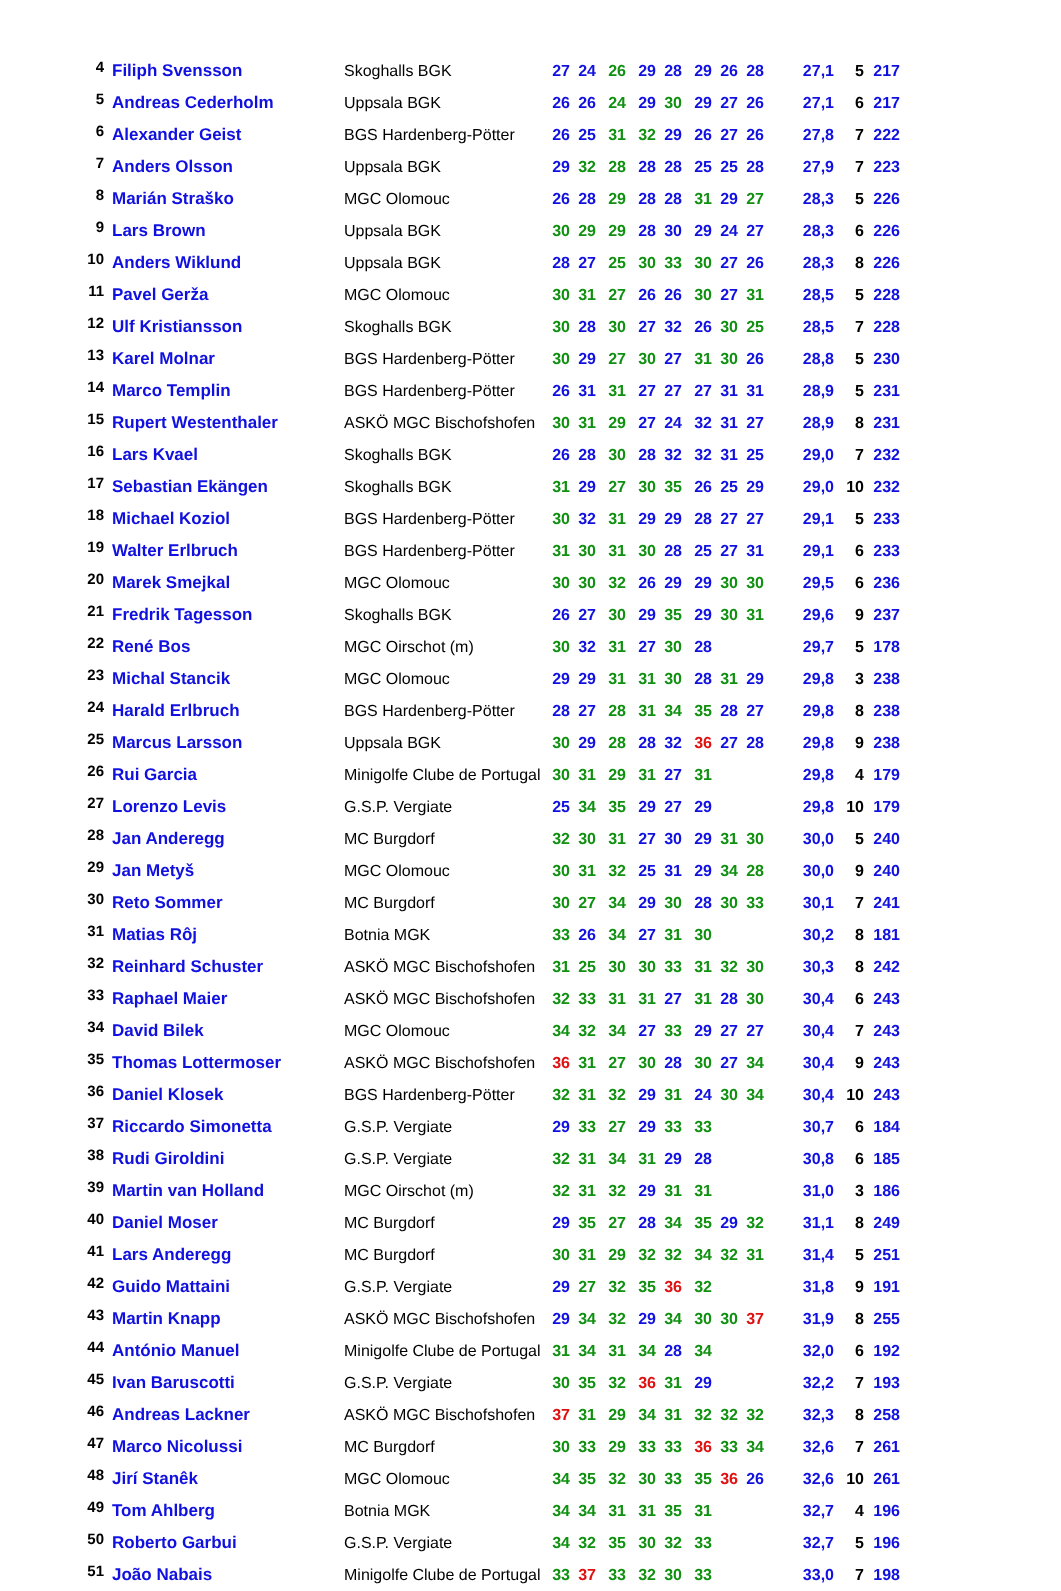| 4 | Filiph Svensson | Skoghalls BGK | 27 | 24 | 26 | 29 | 28 | 29 | 26 | 28 | 27,1 | 5 | 217 |
| 5 | Andreas Cederholm | Uppsala BGK | 26 | 26 | 24 | 29 | 30 | 29 | 27 | 26 | 27,1 | 6 | 217 |
| 6 | Alexander Geist | BGS Hardenberg-Pötter | 26 | 25 | 31 | 32 | 29 | 26 | 27 | 26 | 27,8 | 7 | 222 |
| 7 | Anders Olsson | Uppsala BGK | 29 | 32 | 28 | 28 | 28 | 25 | 25 | 28 | 27,9 | 7 | 223 |
| 8 | Marián Straško | MGC Olomouc | 26 | 28 | 29 | 28 | 28 | 31 | 29 | 27 | 28,3 | 5 | 226 |
| 9 | Lars Brown | Uppsala BGK | 30 | 29 | 29 | 28 | 30 | 29 | 24 | 27 | 28,3 | 6 | 226 |
| 10 | Anders Wiklund | Uppsala BGK | 28 | 27 | 25 | 30 | 33 | 30 | 27 | 26 | 28,3 | 8 | 226 |
| 11 | Pavel Gerža | MGC Olomouc | 30 | 31 | 27 | 26 | 26 | 30 | 27 | 31 | 28,5 | 5 | 228 |
| 12 | Ulf Kristiansson | Skoghalls BGK | 30 | 28 | 30 | 27 | 32 | 26 | 30 | 25 | 28,5 | 7 | 228 |
| 13 | Karel Molnar | BGS Hardenberg-Pötter | 30 | 29 | 27 | 30 | 27 | 31 | 30 | 26 | 28,8 | 5 | 230 |
| 14 | Marco Templin | BGS Hardenberg-Pötter | 26 | 31 | 31 | 27 | 27 | 27 | 31 | 31 | 28,9 | 5 | 231 |
| 15 | Rupert Westenthaler | ASKÖ MGC Bischofshofen | 30 | 31 | 29 | 27 | 24 | 32 | 31 | 27 | 28,9 | 8 | 231 |
| 16 | Lars Kvael | Skoghalls BGK | 26 | 28 | 30 | 28 | 32 | 32 | 31 | 25 | 29,0 | 7 | 232 |
| 17 | Sebastian Ekängen | Skoghalls BGK | 31 | 29 | 27 | 30 | 35 | 26 | 25 | 29 | 29,0 | 10 | 232 |
| 18 | Michael Koziol | BGS Hardenberg-Pötter | 30 | 32 | 31 | 29 | 29 | 28 | 27 | 27 | 29,1 | 5 | 233 |
| 19 | Walter Erlbruch | BGS Hardenberg-Pötter | 31 | 30 | 31 | 30 | 28 | 25 | 27 | 31 | 29,1 | 6 | 233 |
| 20 | Marek Smejkal | MGC Olomouc | 30 | 30 | 32 | 26 | 29 | 29 | 30 | 30 | 29,5 | 6 | 236 |
| 21 | Fredrik Tagesson | Skoghalls BGK | 26 | 27 | 30 | 29 | 35 | 29 | 30 | 31 | 29,6 | 9 | 237 |
| 22 | René Bos | MGC Oirschot (m) | 30 | 32 | 31 | 27 | 30 | 28 | | | 29,7 | 5 | 178 |
| 23 | Michal Stancik | MGC Olomouc | 29 | 29 | 31 | 31 | 30 | 28 | 31 | 29 | 29,8 | 3 | 238 |
| 24 | Harald Erlbruch | BGS Hardenberg-Pötter | 28 | 27 | 28 | 31 | 34 | 35 | 28 | 27 | 29,8 | 8 | 238 |
| 25 | Marcus Larsson | Uppsala BGK | 30 | 29 | 28 | 28 | 32 | 36 | 27 | 28 | 29,8 | 9 | 238 |
| 26 | Rui Garcia | Minigolfe Clube de Portugal | 30 | 31 | 29 | 31 | 27 | 31 | | | 29,8 | 4 | 179 |
| 27 | Lorenzo Levis | G.S.P. Vergiate | 25 | 34 | 35 | 29 | 27 | 29 | | | 29,8 | 10 | 179 |
| 28 | Jan Anderegg | MC Burgdorf | 32 | 30 | 31 | 27 | 30 | 29 | 31 | 30 | 30,0 | 5 | 240 |
| 29 | Jan Metyš | MGC Olomouc | 30 | 31 | 32 | 25 | 31 | 29 | 34 | 28 | 30,0 | 9 | 240 |
| 30 | Reto Sommer | MC Burgdorf | 30 | 27 | 34 | 29 | 30 | 28 | 30 | 33 | 30,1 | 7 | 241 |
| 31 | Matias Rôj | Botnia MGK | 33 | 26 | 34 | 27 | 31 | 30 | | | 30,2 | 8 | 181 |
| 32 | Reinhard Schuster | ASKÖ MGC Bischofshofen | 31 | 25 | 30 | 30 | 33 | 31 | 32 | 30 | 30,3 | 8 | 242 |
| 33 | Raphael Maier | ASKÖ MGC Bischofshofen | 32 | 33 | 31 | 31 | 27 | 31 | 28 | 30 | 30,4 | 6 | 243 |
| 34 | David Bilek | MGC Olomouc | 34 | 32 | 34 | 27 | 33 | 29 | 27 | 27 | 30,4 | 7 | 243 |
| 35 | Thomas Lottermoser | ASKÖ MGC Bischofshofen | 36 | 31 | 27 | 30 | 28 | 30 | 27 | 34 | 30,4 | 9 | 243 |
| 36 | Daniel Klosek | BGS Hardenberg-Pötter | 32 | 31 | 32 | 29 | 31 | 24 | 30 | 34 | 30,4 | 10 | 243 |
| 37 | Riccardo Simonetta | G.S.P. Vergiate | 29 | 33 | 27 | 29 | 33 | 33 | | | 30,7 | 6 | 184 |
| 38 | Rudi Giroldini | G.S.P. Vergiate | 32 | 31 | 34 | 31 | 29 | 28 | | | 30,8 | 6 | 185 |
| 39 | Martin van Holland | MGC Oirschot (m) | 32 | 31 | 32 | 29 | 31 | 31 | | | 31,0 | 3 | 186 |
| 40 | Daniel Moser | MC Burgdorf | 29 | 35 | 27 | 28 | 34 | 35 | 29 | 32 | 31,1 | 8 | 249 |
| 41 | Lars Anderegg | MC Burgdorf | 30 | 31 | 29 | 32 | 32 | 34 | 32 | 31 | 31,4 | 5 | 251 |
| 42 | Guido Mattaini | G.S.P. Vergiate | 29 | 27 | 32 | 35 | 36 | 32 | | | 31,8 | 9 | 191 |
| 43 | Martin Knapp | ASKÖ MGC Bischofshofen | 29 | 34 | 32 | 29 | 34 | 30 | 30 | 37 | 31,9 | 8 | 255 |
| 44 | António Manuel | Minigolfe Clube de Portugal | 31 | 34 | 31 | 34 | 28 | 34 | | | 32,0 | 6 | 192 |
| 45 | Ivan Baruscotti | G.S.P. Vergiate | 30 | 35 | 32 | 36 | 31 | 29 | | | 32,2 | 7 | 193 |
| 46 | Andreas Lackner | ASKÖ MGC Bischofshofen | 37 | 31 | 29 | 34 | 31 | 32 | 32 | 32 | 32,3 | 8 | 258 |
| 47 | Marco Nicolussi | MC Burgdorf | 30 | 33 | 29 | 33 | 33 | 36 | 33 | 34 | 32,6 | 7 | 261 |
| 48 | Jirí Stanêk | MGC Olomouc | 34 | 35 | 32 | 30 | 33 | 35 | 36 | 26 | 32,6 | 10 | 261 |
| 49 | Tom Ahlberg | Botnia MGK | 34 | 34 | 31 | 31 | 35 | 31 | | | 32,7 | 4 | 196 |
| 50 | Roberto Garbui | G.S.P. Vergiate | 34 | 32 | 35 | 30 | 32 | 33 | | | 32,7 | 5 | 196 |
| 51 | João Nabais | Minigolfe Clube de Portugal | 33 | 37 | 33 | 32 | 30 | 33 | | | 33,0 | 7 | 198 |